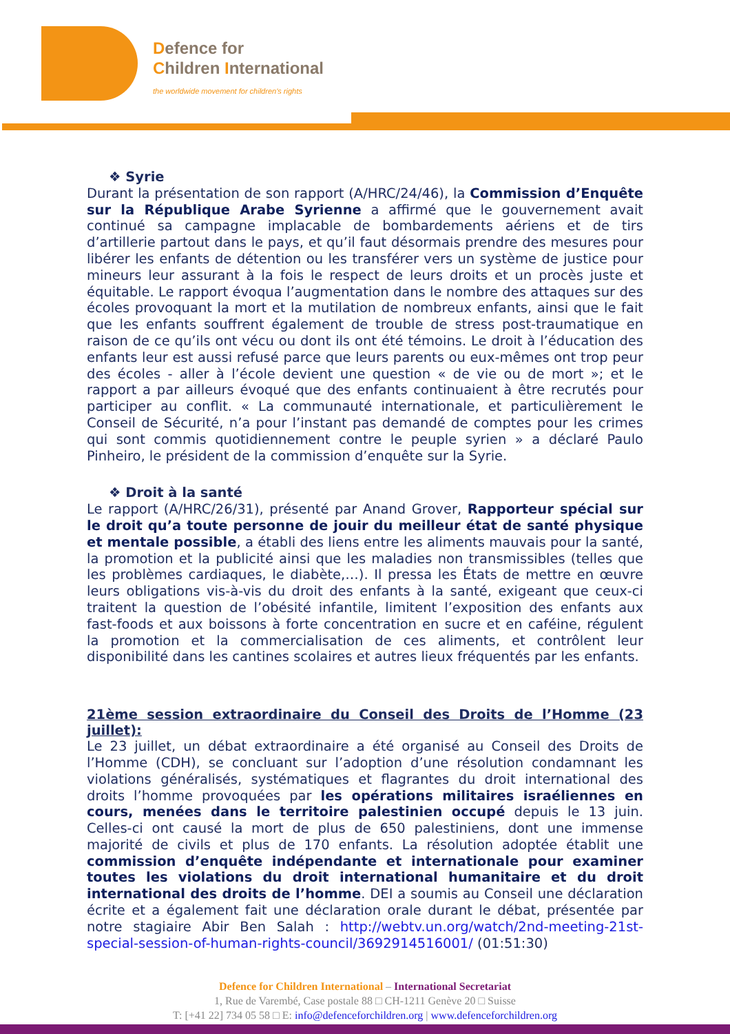Defence for
Children International
the worldwide movement for children's rights
❖ Syrie
Durant la présentation de son rapport (A/HRC/24/46), la Commission d’Enquête sur la République Arabe Syrienne a affirmé que le gouvernement avait continué sa campagne implacable de bombardements aériens et de tirs d’artillerie partout dans le pays, et qu’il faut désormais prendre des mesures pour libérer les enfants de détention ou les transférer vers un système de justice pour mineurs leur assurant à la fois le respect de leurs droits et un procès juste et équitable. Le rapport évoqua l’augmentation dans le nombre des attaques sur des écoles provoquant la mort et la mutilation de nombreux enfants, ainsi que le fait que les enfants souffrent également de trouble de stress post-traumatique en raison de ce qu’ils ont vécu ou dont ils ont été témoins. Le droit à l’éducation des enfants leur est aussi refusé parce que leurs parents ou eux-mêmes ont trop peur des écoles - aller à l’école devient une question « de vie ou de mort »; et le rapport a par ailleurs évoqué que des enfants continuaient à être recrutés pour participer au conflit. « La communauté internationale, et particulièrement le Conseil de Sécurité, n’a pour l’instant pas demandé de comptes pour les crimes qui sont commis quotidiennement contre le peuple syrien » a déclaré Paulo Pinheiro, le président de la commission d’enquête sur la Syrie.
❖ Droit à la santé
Le rapport (A/HRC/26/31), présenté par Anand Grover, Rapporteur spécial sur le droit qu’a toute personne de jouir du meilleur état de santé physique et mentale possible, a établi des liens entre les aliments mauvais pour la santé, la promotion et la publicité ainsi que les maladies non transmissibles (telles que les problèmes cardiaques, le diabète,…). Il pressa les États de mettre en œuvre leurs obligations vis-à-vis du droit des enfants à la santé, exigeant que ceux-ci traitent la question de l’obésité infantile, limitent l’exposition des enfants aux fast-foods et aux boissons à forte concentration en sucre et en caféine, régulent la promotion et la commercialisation de ces aliments, et contrôlent leur disponibilité dans les cantines scolaires et autres lieux fréquentés par les enfants.
21ème session extraordinaire du Conseil des Droits de l’Homme (23 juillet):
Le 23 juillet, un débat extraordinaire a été organisé au Conseil des Droits de l’Homme (CDH), se concluant sur l’adoption d’une résolution condamnant les violations généralisés, systématiques et flagrantes du droit international des droits l’homme provoquées par les opérations militaires israéliennes en cours, menées dans le territoire palestinien occupé depuis le 13 juin. Celles-ci ont causé la mort de plus de 650 palestiniens, dont une immense majorité de civils et plus de 170 enfants. La résolution adoptée établit une commission d’enquête indépendante et internationale pour examiner toutes les violations du droit international humanitaire et du droit international des droits de l’homme. DEI a soumis au Conseil une déclaration écrite et a également fait une déclaration orale durant le débat, présentée par notre stagiaire Abir Ben Salah : http://webtv.un.org/watch/2nd-meeting-21st-special-session-of-human-rights-council/3692914516001/ (01:51:30)
Defence for Children International – International Secretariat
1, Rue de Varembé, Case postale 88 □ CH-1211 Genève 20 □ Suisse
T: [+41 22] 734 05 58 □ E: info@defenceforchildren.org | www.defenceforchildren.org